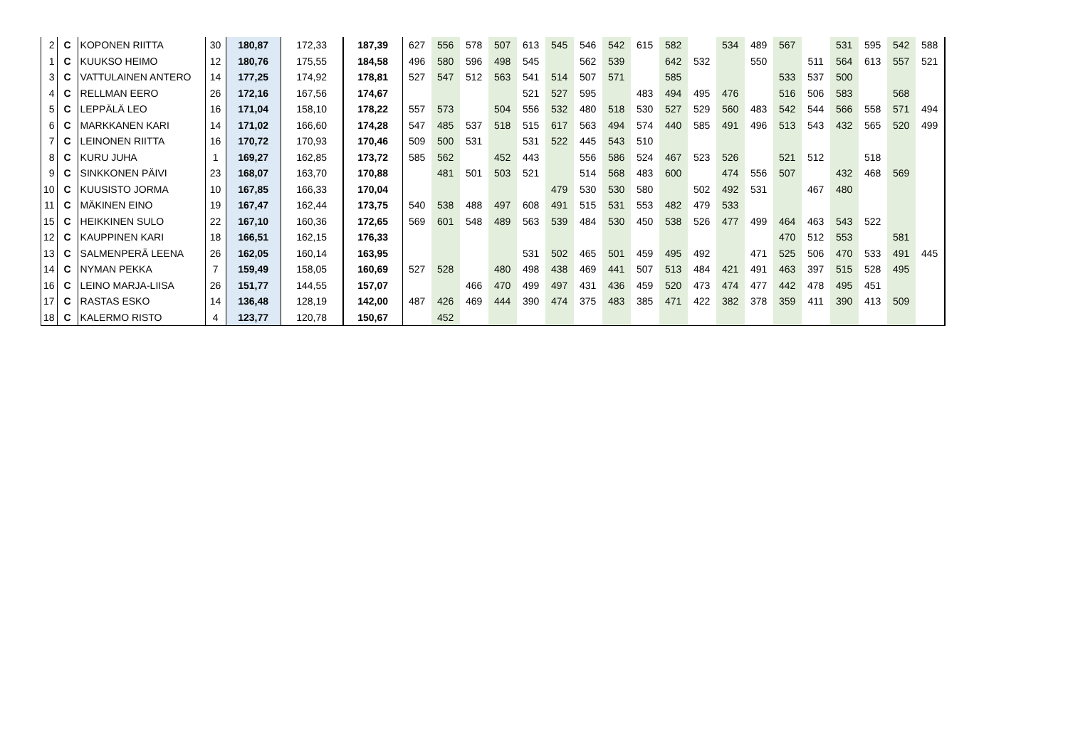| 2 | C | KOPONEN RIITTA | 30 | 180,87 | 172,33 | 187,39 | 627 | 556 | 578 | 507 | 613 | 545 | 546 | 542 | 615 | 582 | | 534 | 489 | 567 | | 531 | 595 | 542 | 588 |
| 1 | C | KUUKSO HEIMO | 12 | 180,76 | 175,55 | 184,58 | 496 | 580 | 596 | 498 | 545 | | 562 | 539 | | 642 | 532 | | 550 | | 511 | 564 | 613 | 557 | 521 |
| 3 | C | VATTULAINEN ANTERO | 14 | 177,25 | 174,92 | 178,81 | 527 | 547 | 512 | 563 | 541 | 514 | 507 | 571 | | 585 | | | | 533 | 537 | 500 | | | |
| 4 | C | RELLMAN EERO | 26 | 172,16 | 167,56 | 174,67 | | | | | 521 | 527 | 595 | | 483 | 494 | 495 | 476 | | 516 | 506 | 583 | | 568 | |
| 5 | C | LEPPÄLÄ LEO | 16 | 171,04 | 158,10 | 178,22 | 557 | 573 | | 504 | 556 | 532 | 480 | 518 | 530 | 527 | 529 | 560 | 483 | 542 | 544 | 566 | 558 | 571 | 494 |
| 6 | C | MARKKANEN KARI | 14 | 171,02 | 166,60 | 174,28 | 547 | 485 | 537 | 518 | 515 | 617 | 563 | 494 | 574 | 440 | 585 | 491 | 496 | 513 | 543 | 432 | 565 | 520 | 499 |
| 7 | C | LEINONEN RIITTA | 16 | 170,72 | 170,93 | 170,46 | 509 | 500 | 531 | | 531 | 522 | 445 | 543 | 510 | | | | | | | | | | |
| 8 | C | KURU JUHA | 1 | 169,27 | 162,85 | 173,72 | 585 | 562 | | 452 | 443 | | 556 | 586 | 524 | 467 | 523 | 526 | | 521 | 512 | | 518 | | |
| 9 | C | SINKKONEN PÄIVI | 23 | 168,07 | 163,70 | 170,88 | | 481 | 501 | 503 | 521 | | 514 | 568 | 483 | 600 | | 474 | 556 | 507 | | 432 | 468 | 569 | |
| 10 | C | KUUSISTO JORMA | 10 | 167,85 | 166,33 | 170,04 | | | | | | 479 | 530 | 530 | 580 | | 502 | 492 | 531 | | 467 | 480 | | | |
| 11 | C | MÄKINEN EINO | 19 | 167,47 | 162,44 | 173,75 | 540 | 538 | 488 | 497 | 608 | 491 | 515 | 531 | 553 | 482 | 479 | 533 | | | | | | | |
| 15 | C | HEIKKINEN SULO | 22 | 167,10 | 160,36 | 172,65 | 569 | 601 | 548 | 489 | 563 | 539 | 484 | 530 | 450 | 538 | 526 | 477 | 499 | 464 | 463 | 543 | 522 | | |
| 12 | C | KAUPPINEN KARI | 18 | 166,51 | 162,15 | 176,33 | | | | | | | | | | | | | | 470 | 512 | 553 | | 581 | |
| 13 | C | SALMENPERÄ LEENA | 26 | 162,05 | 160,14 | 163,95 | | | | | 531 | 502 | 465 | 501 | 459 | 495 | 492 | | 471 | 525 | 506 | 470 | 533 | 491 | 445 |
| 14 | C | NYMAN PEKKA | 7 | 159,49 | 158,05 | 160,69 | 527 | 528 | | 480 | 498 | 438 | 469 | 441 | 507 | 513 | 484 | 421 | 491 | 463 | 397 | 515 | 528 | 495 | |
| 16 | C | LEINO MARJA-LIISA | 26 | 151,77 | 144,55 | 157,07 | | | 466 | 470 | 499 | 497 | 431 | 436 | 459 | 520 | 473 | 474 | 477 | 442 | 478 | 495 | 451 | | |
| 17 | C | RASTAS ESKO | 14 | 136,48 | 128,19 | 142,00 | 487 | 426 | 469 | 444 | 390 | 474 | 375 | 483 | 385 | 471 | 422 | 382 | 378 | 359 | 411 | 390 | 413 | 509 | |
| 18 | C | KALERMO RISTO | 4 | 123,77 | 120,78 | 150,67 | | 452 | | | | | | | | | | | | | | | | | |